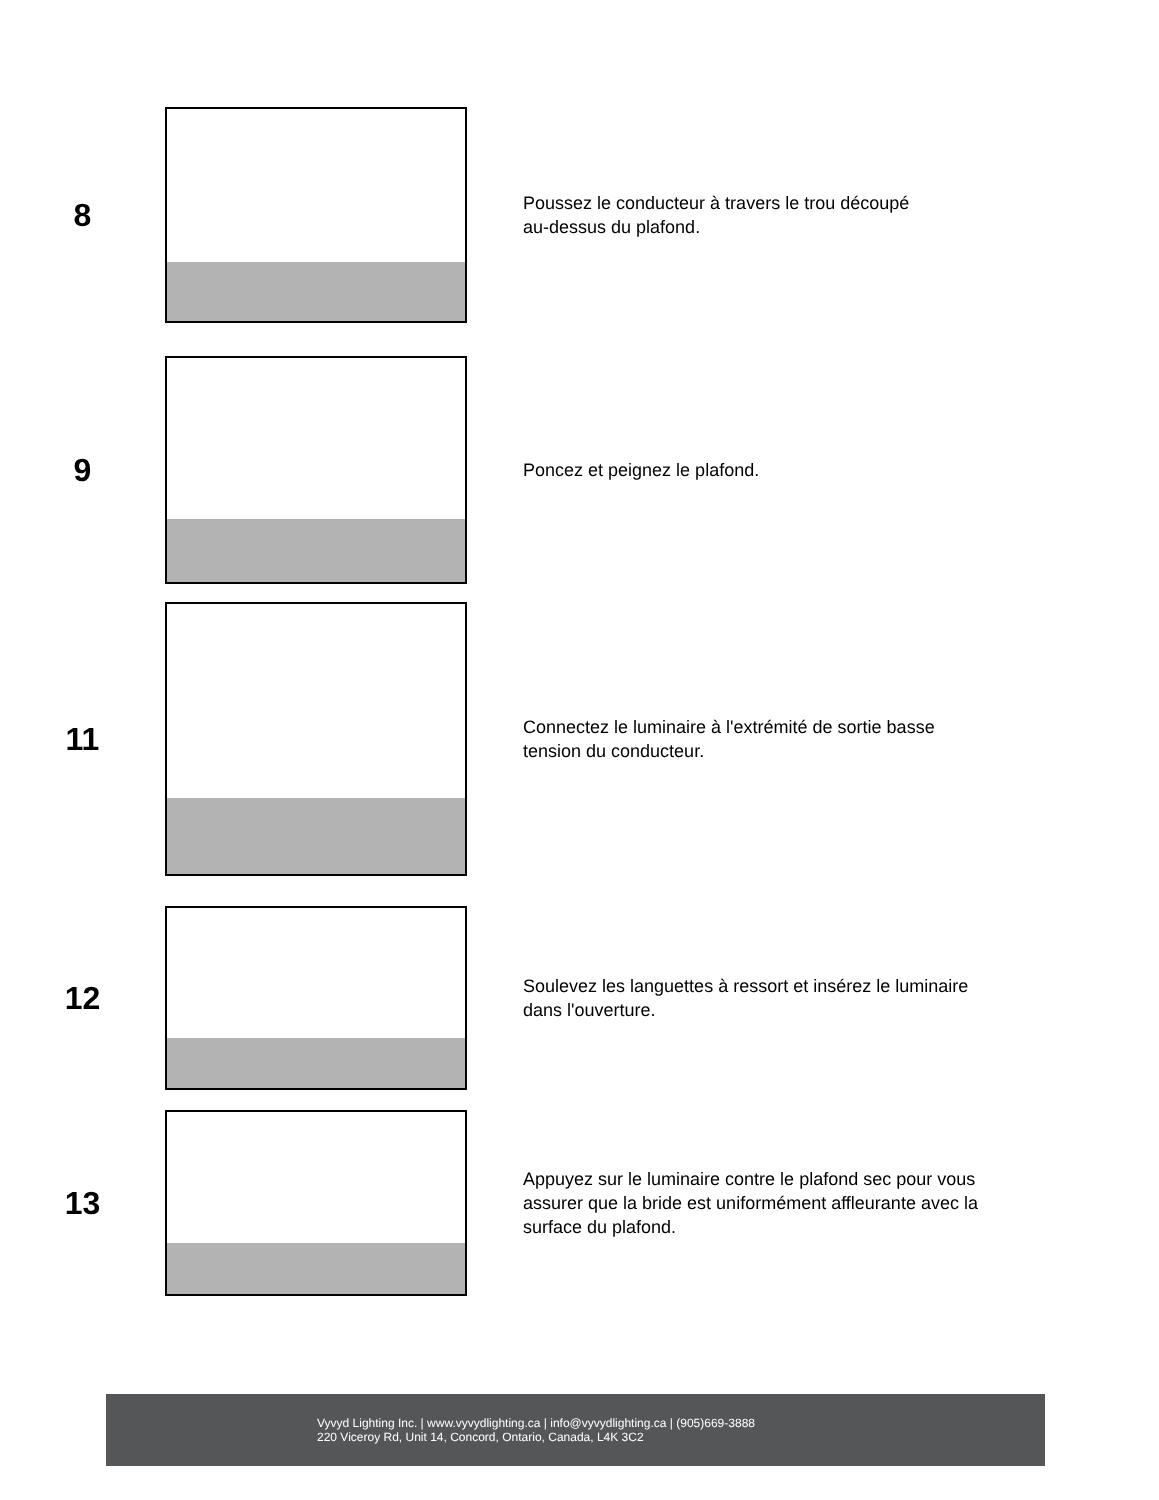8
Poussez le conducteur à travers le trou découpé
au-dessus du plafond.
9
Poncez et peignez le plafond.
11
Connectez le luminaire à l'extrémité de sortie basse
tension du conducteur.
12
Soulevez les languettes à ressort et insérez le luminaire
dans l'ouverture.
13
Appuyez sur le luminaire contre le plafond sec pour vous
assurer que la bride est uniformément affleurante avec la
surface du plafond.
Vyvyd Lighting Inc. | www.vyvydlighting.ca | info@vyvydlighting.ca | (905)669-3888
220 Viceroy Rd, Unit 14, Concord, Ontario, Canada, L4K 3C2